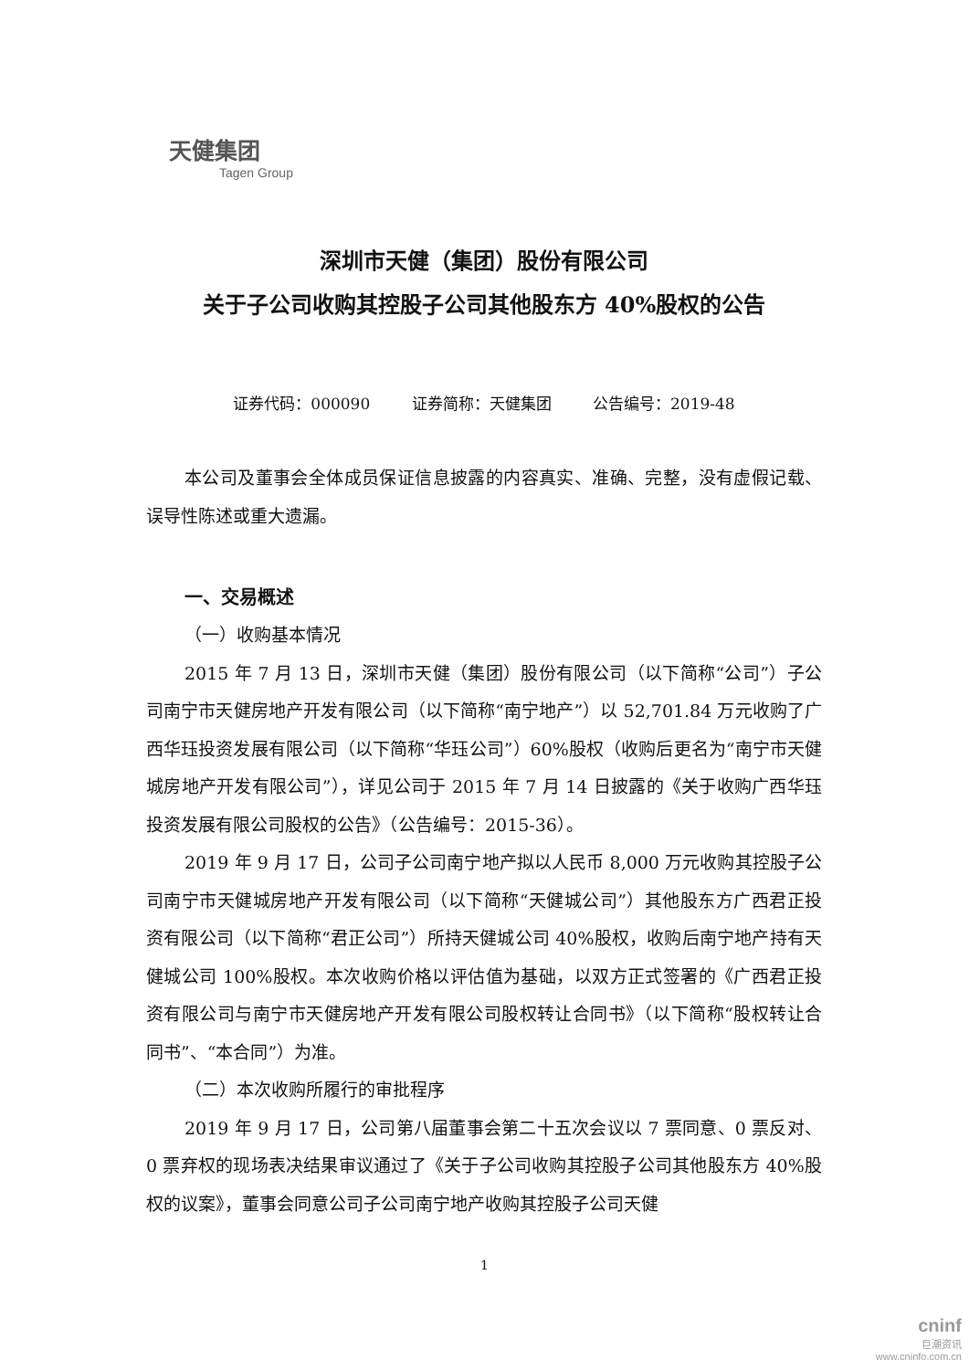天健集团
Tagen Group
深圳市天健（集团）股份有限公司
关于子公司收购其控股子公司其他股东方 40%股权的公告
证券代码：000090 证券简称：天健集团 公告编号：2019-48
本公司及董事会全体成员保证信息披露的内容真实、准确、完整，没有虚假记载、误导性陈述或重大遗漏。
一、交易概述
（一）收购基本情况
2015 年 7 月 13 日，深圳市天健（集团）股份有限公司（以下简称“公司”）子公司南宁市天健房地产开发有限公司（以下简称“南宁地产”）以 52,701.84 万元收购了广西华珏投资发展有限公司（以下简称“华珏公司”）60%股权（收购后更名为“南宁市天健城房地产开发有限公司”），详见公司于 2015 年 7 月 14 日披露的《关于收购广西华珏投资发展有限公司股权的公告》（公告编号：2015-36）。
2019 年 9 月 17 日，公司子公司南宁地产拟以人民币 8,000 万元收购其控股子公司南宁市天健城房地产开发有限公司（以下简称“天健城公司”）其他股东方广西君正投资有限公司（以下简称“君正公司”）所持天健城公司 40%股权，收购后南宁地产持有天健城公司 100%股权。本次收购价格以评估值为基础，以双方正式签署的《广西君正投资有限公司与南宁市天健房地产开发有限公司股权转让合同书》（以下简称“股权转让合同书”、“本合同”）为准。
（二）本次收购所履行的审批程序
2019 年 9 月 17 日，公司第八届董事会第二十五次会议以 7 票同意、0 票反对、0 票弃权的现场表决结果审议通过了《关于子公司收购其控股子公司其他股东方 40%股权的议案》，董事会同意公司子公司南宁地产收购其控股子公司天健
1
cninf
巨潮资讯
www.cninfo.com.cn